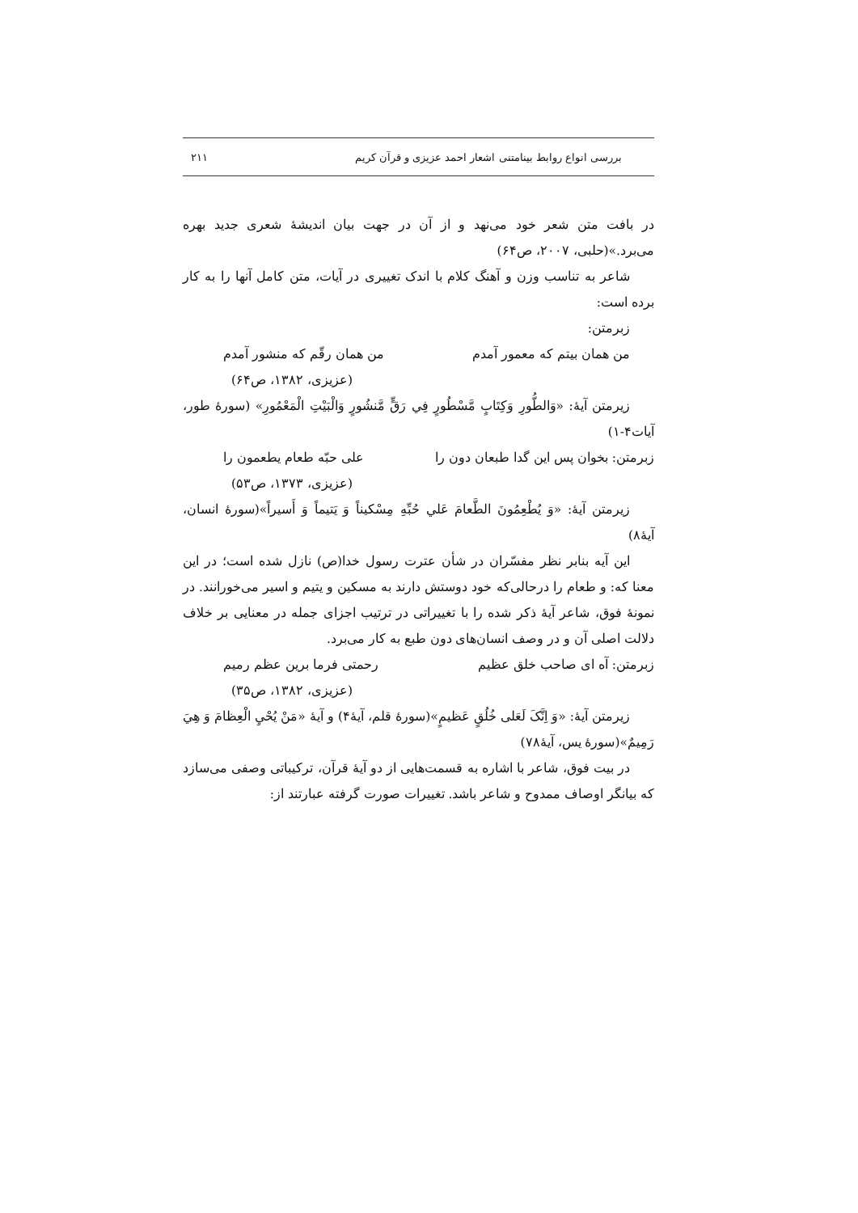بررسی انواع روابط بینامتنی اشعار احمد عزیزی و قرآن کریم ۲۱۱
در بافت متن شعر خود می‌نهد و از آن در جهت بیان اندیشهٔ شعری جدید بهره می‌برد.»(حلبی، ۲۰۰۷، ص۶۴)
شاعر به تناسب وزن و آهنگ کلام با اندک تغییری در آیات، متن کامل آنها را به کار برده است:
زبرمتن:
من همان بیتم که معمور آمدم من همان رقّم که منشور آمدم
(عزیزی، ۱۳۸۲، ص۶۴)
زیرمتن آیهٔ: «وَالطُّورِ وَكِتَابٍ مَّسْطُورٍ فِي رَقٍّ مَّنشُورٍ وَالْبَيْتِ الْمَعْمُورِ» (سورهٔ طور، آیات۴-۱)
زبرمتن: بخوان پس این گدا طبعان دون را علی حبّه طعام یطعمون را
(عزیزی، ۱۳۷۳، ص۵۳)
زیرمتن آیهٔ: «وَ يُطْعِمُونَ الطَّعامَ عَلي حُبِّهِ مِسْكيناً وَ يَتيماً وَ أَسيراً»(سورهٔ انسان، آیهٔ۸)
این آیه بنابر نظر مفسّران در شأن عترت رسول خدا(ص) نازل شده است؛ در این معنا که: و طعام را درحالی‌که خود دوستش دارند به مسکین و یتیم و اسیر می‌خورانند. در نمونهٔ فوق، شاعر آیهٔ ذکر شده را با تغییراتی در ترتیب اجزای جمله در معنایی بر خلاف دلالت اصلی آن و در وصف انسان‌های دون طبع به کار می‌برد.
زبرمتن: آه ای صاحب خلق عظیم رحمتی فرما برین عظم رمیم
(عزیزی، ۱۳۸۲، ص۳۵)
زیرمتن آیهٔ: «وَ اِنَّکَ لَعَلی خُلُقٍ عَظیمٍ»(سورهٔ قلم، آیهٔ۴) و آیهٔ «مَنْ يُحْيِ الْعِظامَ وَ هِيَ رَمِيمٌ»(سورهٔ یس، آیهٔ۷۸)
در بیت فوق، شاعر با اشاره به قسمت‌هایی از دو آیهٔ قرآن، ترکیباتی وصفی می‌سازد که بیانگر اوصاف ممدوح و شاعر باشد. تغییرات صورت گرفته عبارتند از: